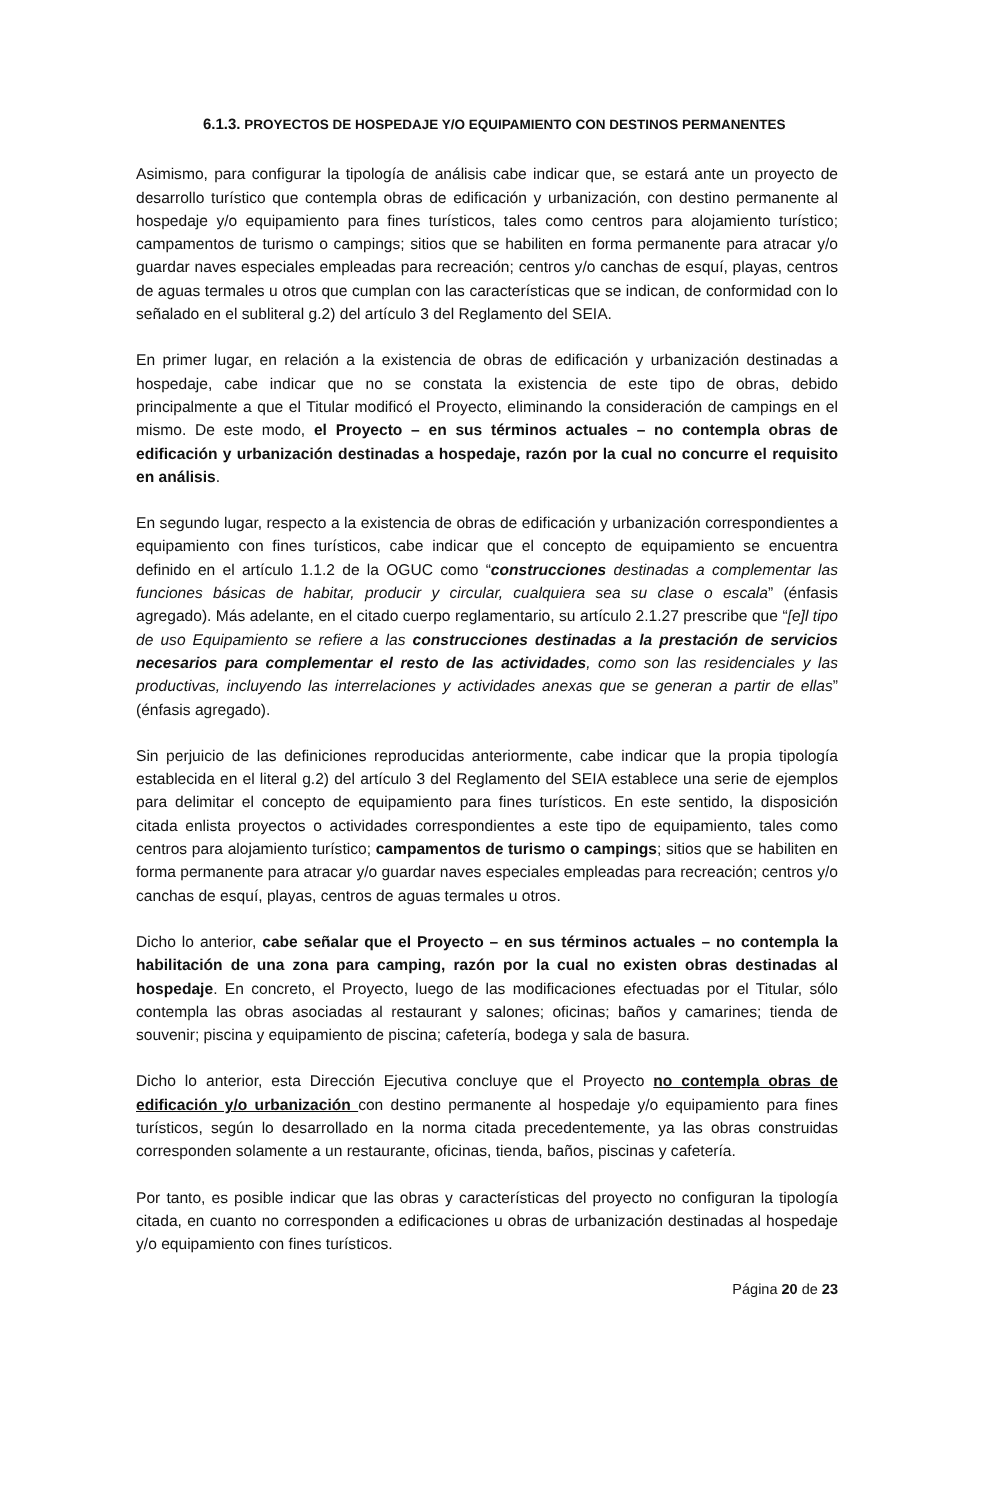6.1.3. PROYECTOS DE HOSPEDAJE Y/O EQUIPAMIENTO CON DESTINOS PERMANENTES
Asimismo, para configurar la tipología de análisis cabe indicar que, se estará ante un proyecto de desarrollo turístico que contempla obras de edificación y urbanización, con destino permanente al hospedaje y/o equipamiento para fines turísticos, tales como centros para alojamiento turístico; campamentos de turismo o campings; sitios que se habiliten en forma permanente para atracar y/o guardar naves especiales empleadas para recreación; centros y/o canchas de esquí, playas, centros de aguas termales u otros que cumplan con las características que se indican, de conformidad con lo señalado en el subliteral g.2) del artículo 3 del Reglamento del SEIA.
En primer lugar, en relación a la existencia de obras de edificación y urbanización destinadas a hospedaje, cabe indicar que no se constata la existencia de este tipo de obras, debido principalmente a que el Titular modificó el Proyecto, eliminando la consideración de campings en el mismo. De este modo, el Proyecto – en sus términos actuales – no contempla obras de edificación y urbanización destinadas a hospedaje, razón por la cual no concurre el requisito en análisis.
En segundo lugar, respecto a la existencia de obras de edificación y urbanización correspondientes a equipamiento con fines turísticos, cabe indicar que el concepto de equipamiento se encuentra definido en el artículo 1.1.2 de la OGUC como “construcciones destinadas a complementar las funciones básicas de habitar, producir y circular, cualquiera sea su clase o escala” (énfasis agregado). Más adelante, en el citado cuerpo reglamentario, su artículo 2.1.27 prescribe que “[e]l tipo de uso Equipamiento se refiere a las construcciones destinadas a la prestación de servicios necesarios para complementar el resto de las actividades, como son las residenciales y las productivas, incluyendo las interrelaciones y actividades anexas que se generan a partir de ellas” (énfasis agregado).
Sin perjuicio de las definiciones reproducidas anteriormente, cabe indicar que la propia tipología establecida en el literal g.2) del artículo 3 del Reglamento del SEIA establece una serie de ejemplos para delimitar el concepto de equipamiento para fines turísticos. En este sentido, la disposición citada enlista proyectos o actividades correspondientes a este tipo de equipamiento, tales como centros para alojamiento turístico; campamentos de turismo o campings; sitios que se habiliten en forma permanente para atracar y/o guardar naves especiales empleadas para recreación; centros y/o canchas de esquí, playas, centros de aguas termales u otros.
Dicho lo anterior, cabe señalar que el Proyecto – en sus términos actuales – no contempla la habilitación de una zona para camping, razón por la cual no existen obras destinadas al hospedaje. En concreto, el Proyecto, luego de las modificaciones efectuadas por el Titular, sólo contempla las obras asociadas al restaurant y salones; oficinas; baños y camarines; tienda de souvenir; piscina y equipamiento de piscina; cafetería, bodega y sala de basura.
Dicho lo anterior, esta Dirección Ejecutiva concluye que el Proyecto no contempla obras de edificación y/o urbanización con destino permanente al hospedaje y/o equipamiento para fines turísticos, según lo desarrollado en la norma citada precedentemente, ya las obras construidas corresponden solamente a un restaurante, oficinas, tienda, baños, piscinas y cafetería.
Por tanto, es posible indicar que las obras y características del proyecto no configuran la tipología citada, en cuanto no corresponden a edificaciones u obras de urbanización destinadas al hospedaje y/o equipamiento con fines turísticos.
Página 20 de 23